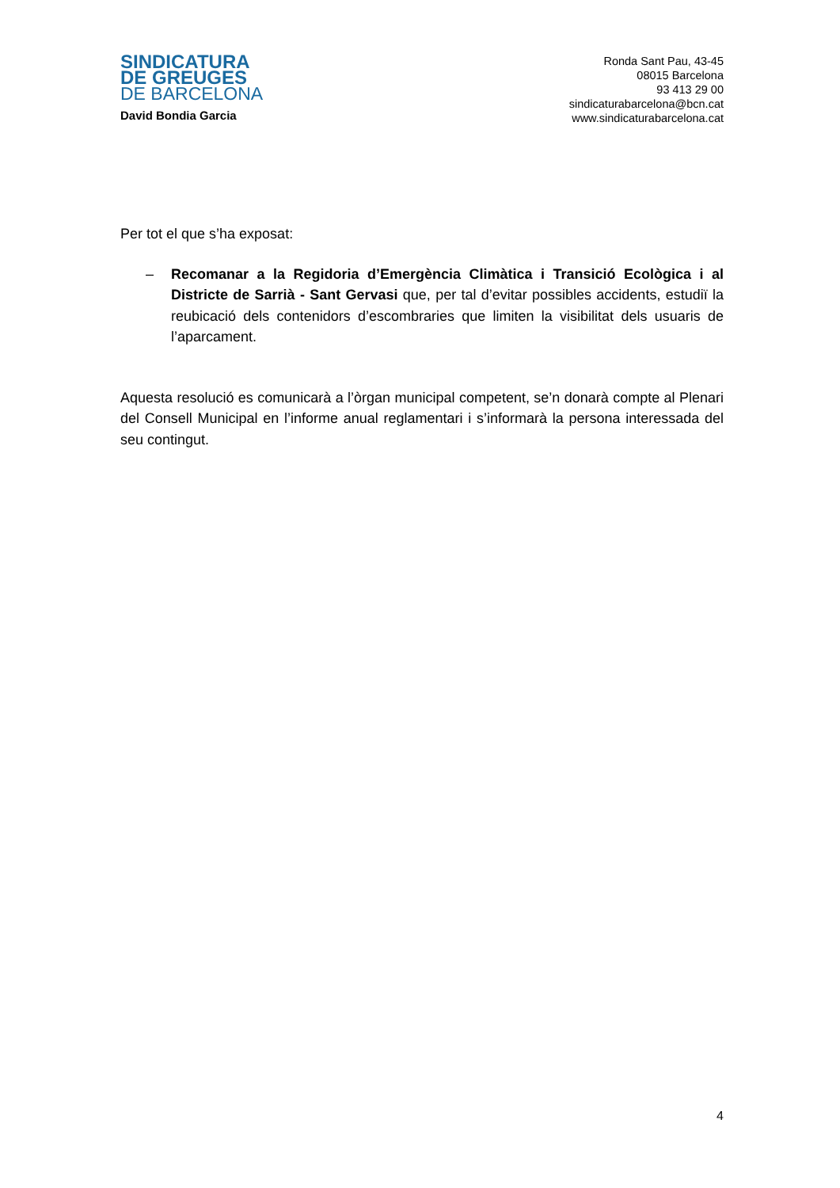SINDICATURA
DE GREUGES
DE BARCELONA
David Bondia Garcia
Ronda Sant Pau, 43-45
08015 Barcelona
93 413 29 00
sindicaturabarcelona@bcn.cat
www.sindicaturabarcelona.cat
Per tot el que s’ha exposat:
– Recomanar a la Regidoria d’Emergència Climàtica i Transició Ecològica i al Districte de Sarrià - Sant Gervasi que, per tal d’evitar possibles accidents, estudiï la reubicació dels contenidors d’escombraries que limiten la visibilitat dels usuaris de l’aparcament.
Aquesta resolució es comunicarà a l’òrgan municipal competent, se’n donarà compte al Plenari del Consell Municipal en l’informe anual reglamentari i s’informarà la persona interessada del seu contingut.
4